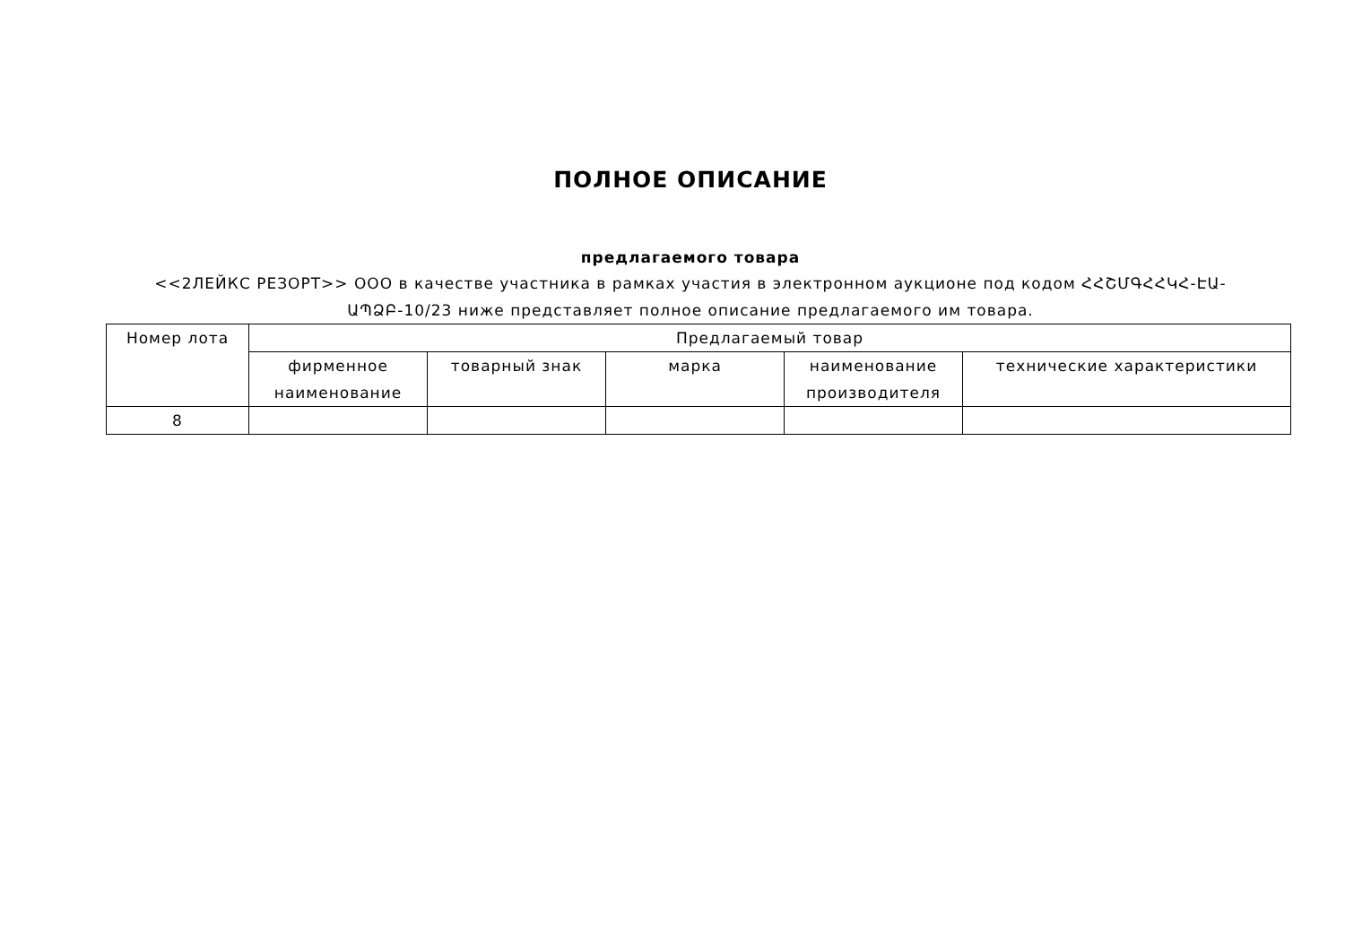ПОЛНОЕ ОПИСАНИЕ
предлагаемого товара
<<2ЛЕЙКС РЕЗОРТ>> ООО в качестве участника в рамках участия в электронном аукционе под кодом ՀՀՇՄԳՀՀԿՀ-ԷԱ-ԱՊՁԲ-10/23 ниже представляет полное описание предлагаемого им товара.
| Номер лота | Предлагаемый товар | | | | |
| --- | --- | --- | --- | --- | --- |
| | фирменное наименование | товарный знак | марка | наименование производителя | технические характеристики |
| 8 | | | | | |